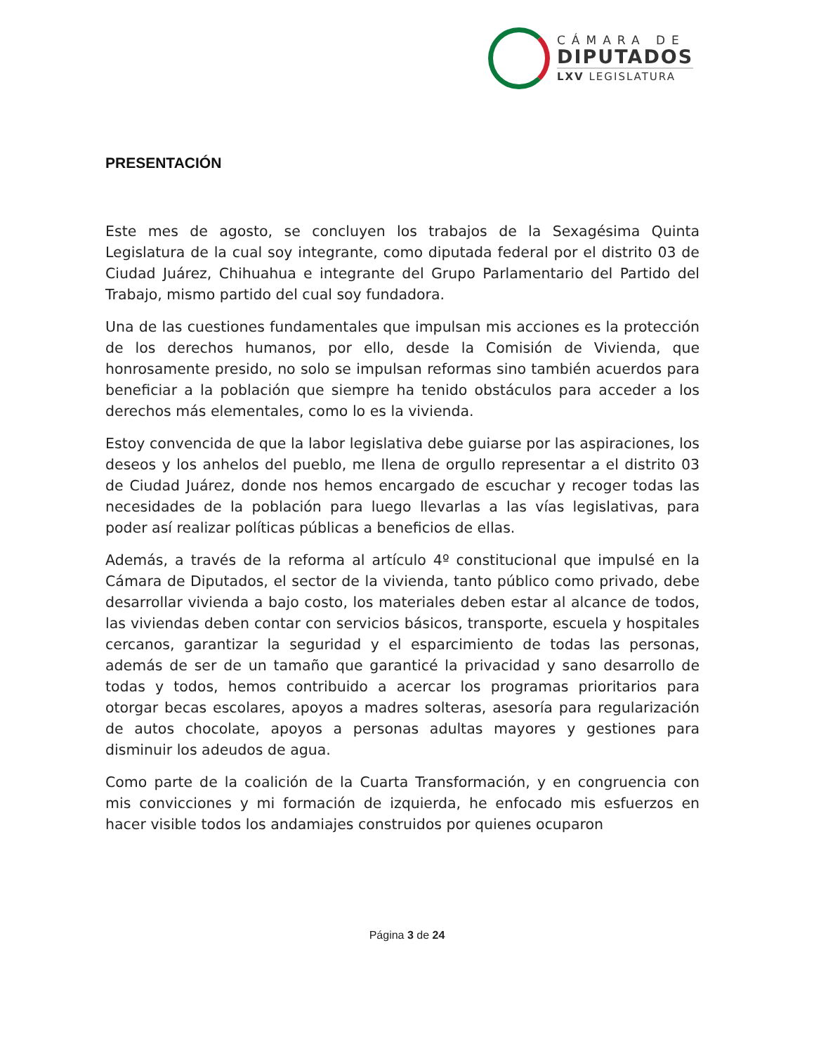CÁMARA DE
DIPUTADOS
LXV LEGISLATURA
PRESENTACIÓN
Este mes de agosto, se concluyen los trabajos de la Sexagésima Quinta Legislatura de la cual soy integrante, como diputada federal por el distrito 03 de Ciudad Juárez, Chihuahua e integrante del Grupo Parlamentario del Partido del Trabajo, mismo partido del cual soy fundadora.
Una de las cuestiones fundamentales que impulsan mis acciones es la protección de los derechos humanos, por ello, desde la Comisión de Vivienda, que honrosamente presido, no solo se impulsan reformas sino también acuerdos para beneficiar a la población que siempre ha tenido obstáculos para acceder a los derechos más elementales, como lo es la vivienda.
Estoy convencida de que la labor legislativa debe guiarse por las aspiraciones, los deseos y los anhelos del pueblo, me llena de orgullo representar a el distrito 03 de Ciudad Juárez, donde nos hemos encargado de escuchar y recoger todas las necesidades de la población para luego llevarlas a las vías legislativas, para poder así realizar políticas públicas a beneficios de ellas.
Además, a través de la reforma al artículo 4º constitucional que impulsé en la Cámara de Diputados, el sector de la vivienda, tanto público como privado, debe desarrollar vivienda a bajo costo, los materiales deben estar al alcance de todos, las viviendas deben contar con servicios básicos, transporte, escuela y hospitales cercanos, garantizar la seguridad y el esparcimiento de todas las personas, además de ser de un tamaño que garanticé la privacidad y sano desarrollo de todas y todos, hemos contribuido a acercar los programas prioritarios para otorgar becas escolares, apoyos a madres solteras, asesoría para regularización de autos chocolate, apoyos a personas adultas mayores y gestiones para disminuir los adeudos de agua.
Como parte de la coalición de la Cuarta Transformación, y en congruencia con mis convicciones y mi formación de izquierda, he enfocado mis esfuerzos en hacer visible todos los andamiajes construidos por quienes ocuparon
Página 3 de 24